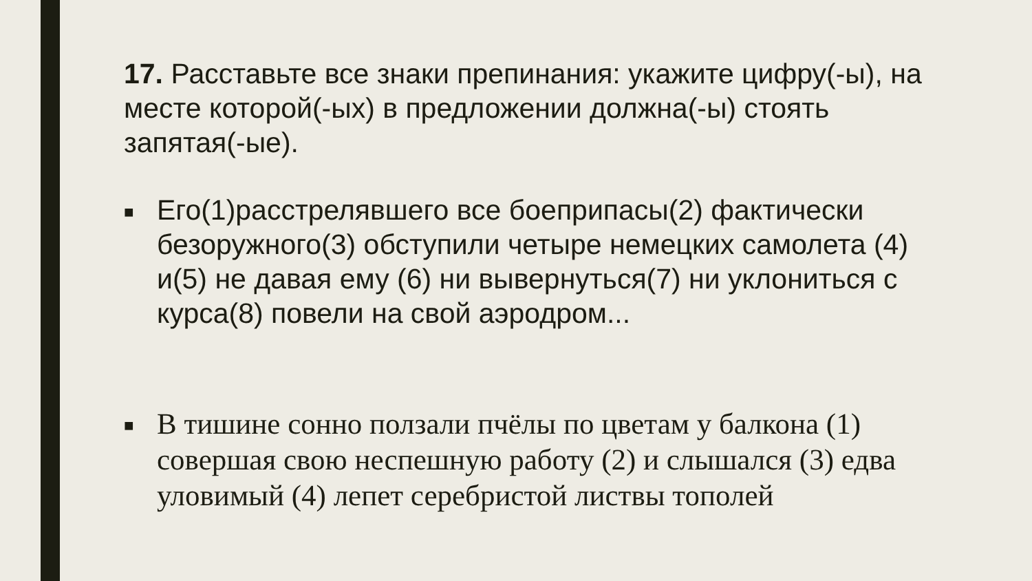17. Расставьте все знаки препинания: укажите цифру(-ы), на месте которой(-ых) в предложении должна(-ы) стоять запятая(-ые).
■ Его(1)расстрелявшего все боеприпасы(2) фактически безоружного(3) обступили четыре немецких самолета (4) и(5) не давая ему (6) ни вывернуться(7) ни уклониться с курса(8) повели на свой аэродром...
■ В тишине сонно ползали пчёлы по цветам у балкона (1) совершая свою неспешную работу (2) и слышался (3) едва уловимый (4) лепет серебристой листвы тополей